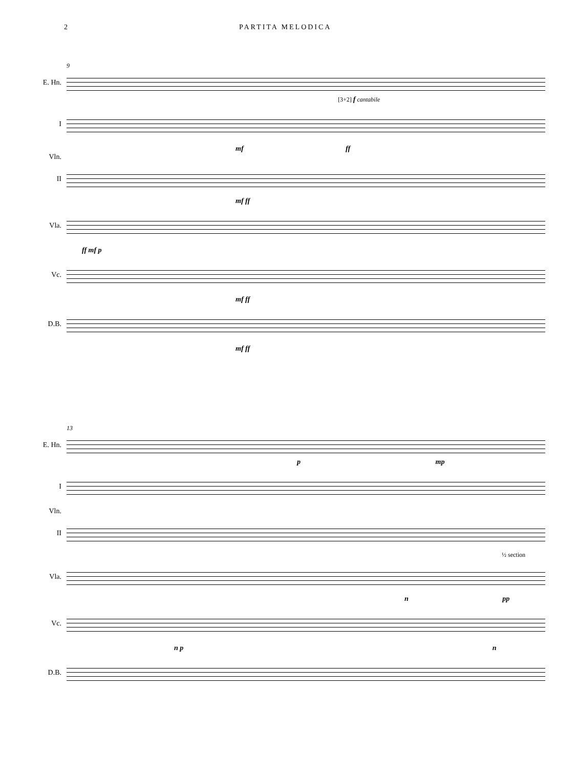2 PARTITA MELODICA
9
E. Hn.
[3+2] f cantabile
I
mf ff
Vln.
II
mf ff
Vla.
ff mf p
Vc.
mf ff
D.B.
mf ff
13
E. Hn.
p mp
I
Vln.
II
½ section
Vla.
n pp
Vc.
n p n
D.B.